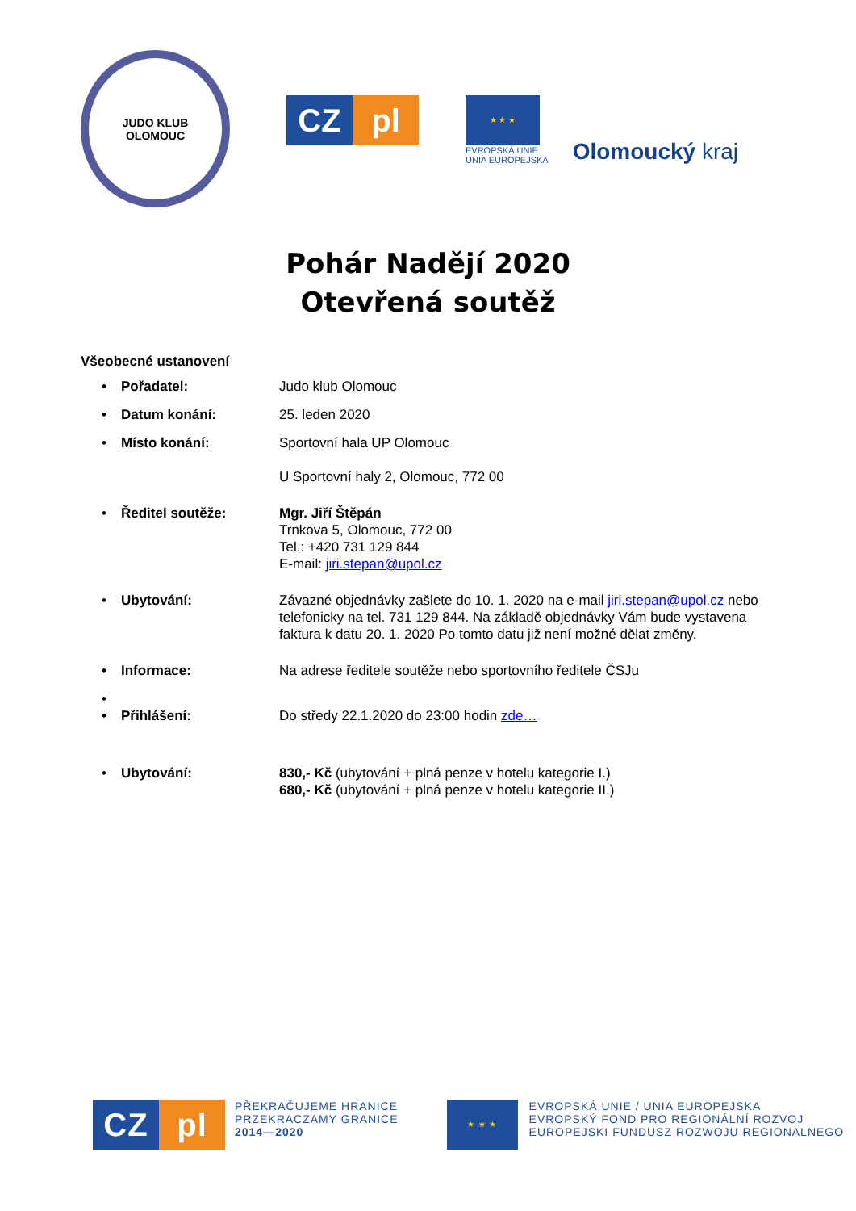JUDO KLUB
OLOMOUC
CZ pl
★ ★ ★
EVROPSKÁ UNIE
UNIA EUROPEJSKA
Olomoucký kraj
Pohár Nadějí 2020
Otevřená soutěž
Všeobecné ustanovení
• Pořadatel: Judo klub Olomouc
• Datum konání: 25. leden 2020
• Místo konání: Sportovní hala UP Olomouc
U Sportovní haly 2, Olomouc, 772 00
• Ředitel soutěže: Mgr. Jiří Štěpán
Trnkova 5, Olomouc, 772 00
Tel.: +420 731 129 844
E-mail: jiri.stepan@upol.cz
• Ubytování: Závazné objednávky zašlete do 10. 1. 2020 na e-mail jiri.stepan@upol.cz nebo telefonicky na tel. 731 129 844. Na základě objednávky Vám bude vystavena faktura k datu 20. 1. 2020 Po tomto datu již není možné dělat změny.
• Informace: Na adrese ředitele soutěže nebo sportovního ředitele ČSJu
•
• Přihlášení: Do středy 22.1.2020 do 23:00 hodin zde…
• Ubytování: 830,- Kč (ubytování + plná penze v hotelu kategorie I.)
680,- Kč (ubytování + plná penze v hotelu kategorie II.)
CZ pl
PŘEKRAČUJEME HRANICE
PRZEKRACZAMY GRANICE
2014—2020
★ ★ ★
EVROPSKÁ UNIE / UNIA EUROPEJSKA
EVROPSKÝ FOND PRO REGIONÁLNÍ ROZVOJ
EUROPEJSKI FUNDUSZ ROZWOJU REGIONALNEGO